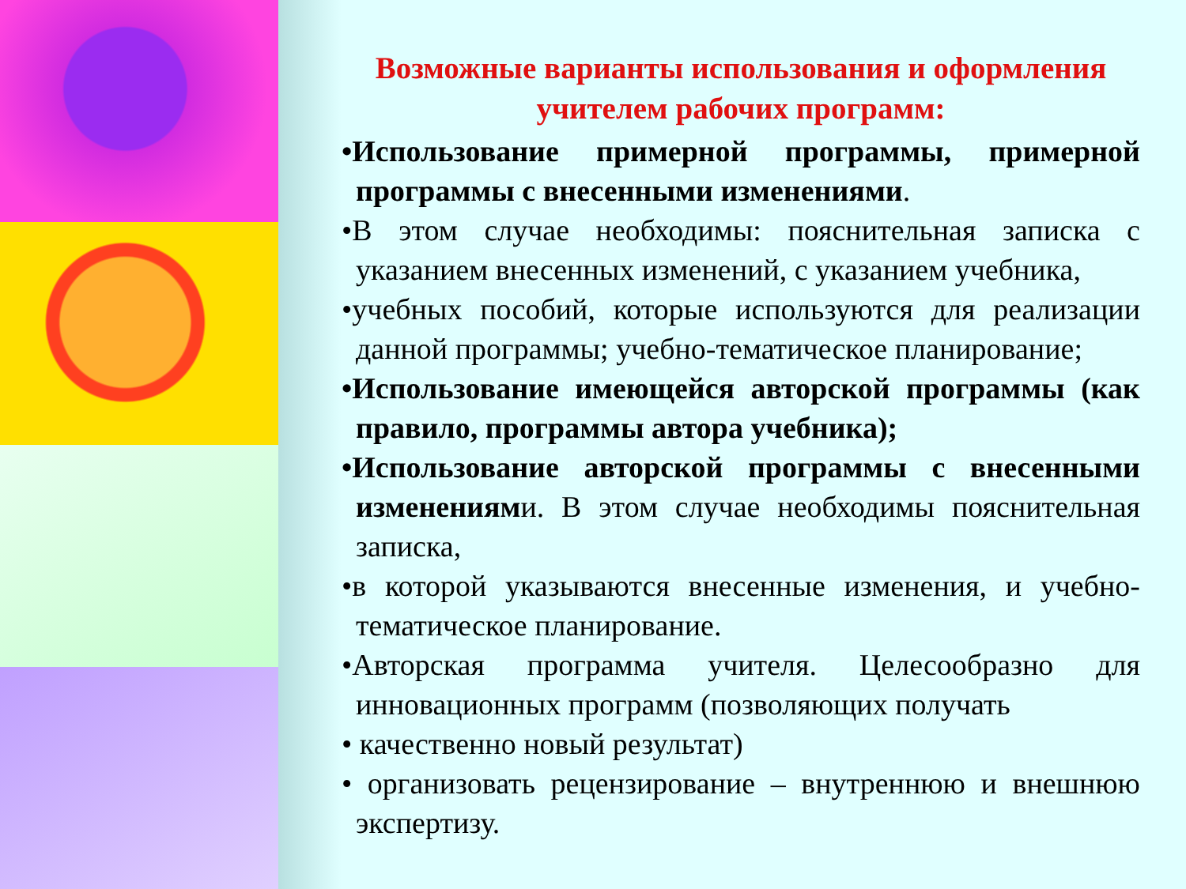Возможные варианты использования и оформления учителем рабочих программ:
•Использование примерной программы, примерной программы с внесенными изменениями.
•В этом случае необходимы: пояснительная записка с указанием внесенных изменений, с указанием учебника,
•учебных пособий, которые используются для реализации данной программы; учебно-тематическое планирование;
•Использование имеющейся авторской программы (как правило, программы автора учебника);
•Использование авторской программы с внесенными изменениями. В этом случае необходимы пояснительная записка,
•в которой указываются внесенные изменения, и учебно-тематическое планирование.
•Авторская программа учителя. Целесообразно для инновационных программ (позволяющих получать
• качественно новый результат)
• организовать рецензирование – внутреннюю и внешнюю экспертизу.